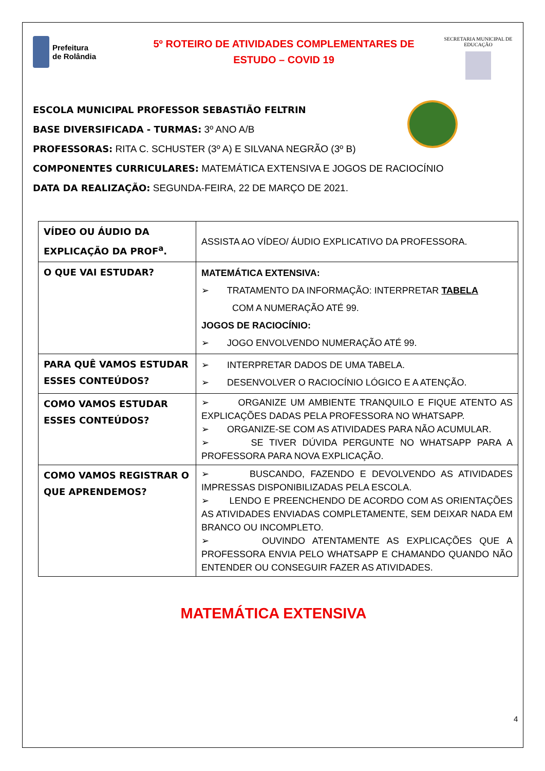Prefeitura
de Rolândia
5º ROTEIRO DE ATIVIDADES COMPLEMENTARES DE
ESTUDO – COVID 19
SECRETARIA MUNICIPAL DE EDUCAÇÃO
ESCOLA MUNICIPAL PROFESSOR SEBASTIÃO FELTRIN
BASE DIVERSIFICADA - TURMAS: 3º ANO A/B
PROFESSORAS: RITA C. SCHUSTER (3º A) E SILVANA NEGRÃO (3º B)
COMPONENTES CURRICULARES: MATEMÁTICA EXTENSIVA E JOGOS DE RACIOCÍNIO
DATA DA REALIZAÇÃO: SEGUNDA-FEIRA, 22 DE MARÇO DE 2021.
| VÍDEO OU ÁUDIO DA EXPLICAÇÃO DA PROF<sup>a</sup>. | ASSISTA AO VÍDEO/ ÁUDIO EXPLICATIVO DA PROFESSORA. |
| O QUE VAI ESTUDAR? | MATEMÁTICA EXTENSIVA: ➢ TRATAMENTO DA INFORMAÇÃO: INTERPRETAR TABELA COM A NUMERAÇÃO ATÉ 99. JOGOS DE RACIOCÍNIO: ➢ JOGO ENVOLVENDO NUMERAÇÃO ATÉ 99. |
| PARA QUÊ VAMOS ESTUDAR ESSES CONTEÚDOS? | ➢ INTERPRETAR DADOS DE UMA TABELA. ➢ DESENVOLVER O RACIOCÍNIO LÓGICO E A ATENÇÃO. |
| COMO VAMOS ESTUDAR ESSES CONTEÚDOS? | ➢ ORGANIZE UM AMBIENTE TRANQUILO E FIQUE ATENTO AS EXPLICAÇÕES DADAS PELA PROFESSORA NO WHATSAPP. ➢ ORGANIZE-SE COM AS ATIVIDADES PARA NÃO ACUMULAR. ➢ SE TIVER DÚVIDA PERGUNTE NO WHATSAPP PARA A PROFESSORA PARA NOVA EXPLICAÇÃO. |
| COMO VAMOS REGISTRAR O QUE APRENDEMOS? | ➢ BUSCANDO, FAZENDO E DEVOLVENDO AS ATIVIDADES IMPRESSAS DISPONIBILIZADAS PELA ESCOLA. ➢ LENDO E PREENCHENDO DE ACORDO COM AS ORIENTAÇÕES AS ATIVIDADES ENVIADAS COMPLETAMENTE, SEM DEIXAR NADA EM BRANCO OU INCOMPLETO. ➢ OUVINDO ATENTAMENTE AS EXPLICAÇÕES QUE A PROFESSORA ENVIA PELO WHATSAPP E CHAMANDO QUANDO NÃO ENTENDER OU CONSEGUIR FAZER AS ATIVIDADES. |
MATEMÁTICA EXTENSIVA
4